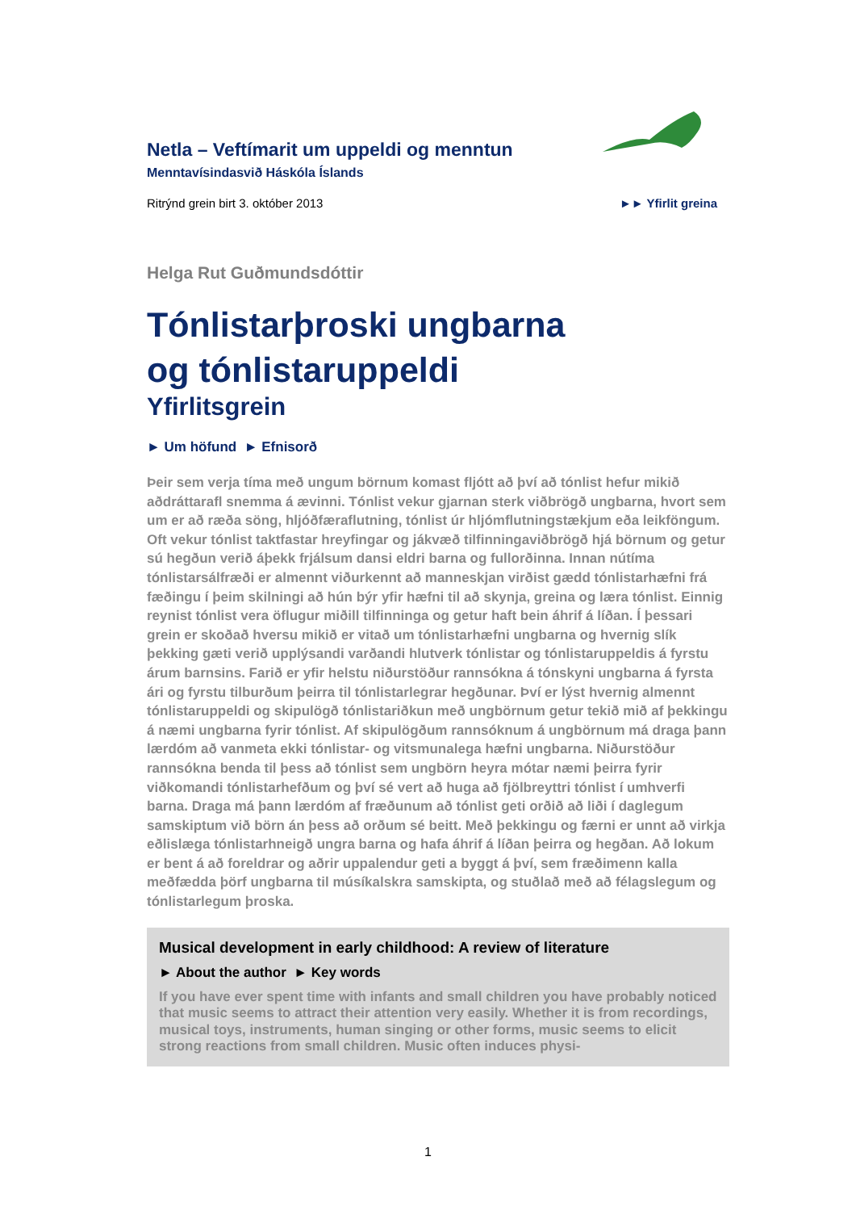Netla – Veftímarit um uppeldi og menntun
Menntavísindasvið Háskóla Íslands
Ritrýnd grein birt 3. október 2013 ►► Yfirlit greina
Helga Rut Guðmundsdóttir
Tónlistarþroski ungbarna
og tónlistaruppeldi
Yfirlitsgrein
► Um höfund ► Efnisorð
Þeir sem verja tíma með ungum börnum komast fljótt að því að tónlist hefur mikið aðdráttarafl snemma á ævinni. Tónlist vekur gjarnan sterk viðbrögð ungbarna, hvort sem um er að ræða söng, hljóðfæraflutning, tónlist úr hljómflutningstækjum eða leikföngum. Oft vekur tónlist taktfastar hreyfingar og jákvæð tilfinningaviðbrögð hjá börnum og getur sú hegðun verið áþekk frjálsum dansi eldri barna og fullorðinna. Innan nútíma tónlistarsálfræði er almennt viðurkennt að manneskjan virðist gædd tónlistarhæfni frá fæðingu í þeim skilningi að hún býr yfir hæfni til að skynja, greina og læra tónlist. Einnig reynist tónlist vera öflugur miðill tilfinninga og getur haft bein áhrif á líðan. Í þessari grein er skoðað hversu mikið er vitað um tónlistarhæfni ungbarna og hvernig slík þekking gæti verið upplýsandi varðandi hlutverk tónlistar og tónlistaruppeldis á fyrstu árum barnsins. Farið er yfir helstu niðurstöður rannsókna á tónskyni ungbarna á fyrsta ári og fyrstu tilburðum þeirra til tónlistarlegrar hegðunar. Því er lýst hvernig almennt tónlistaruppeldi og skipulögð tónlistariðkun með ungbörnum getur tekið mið af þekkingu á næmi ungbarna fyrir tónlist. Af skipulögðum rannsóknum á ungbörnum má draga þann lærdóm að vanmeta ekki tónlistar- og vitsmunalega hæfni ungbarna. Niðurstöður rannsókna benda til þess að tónlist sem ungbörn heyra mótar næmi þeirra fyrir viðkomandi tónlistarhefðum og því sé vert að huga að fjölbreyttri tónlist í umhverfi barna. Draga má þann lærdóm af fræðunum að tónlist geti orðið að liði í daglegum samskiptum við börn án þess að orðum sé beitt. Með þekkingu og færni er unnt að virkja eðlislæga tónlistarhneigð ungra barna og hafa áhrif á líðan þeirra og hegðan. Að lokum er bent á að foreldrar og aðrir uppalendur geti a byggt á því, sem fræðimenn kalla meðfædda þörf ungbarna til músíkalskra samskipta, og stuðlað með að félagslegum og tónlistarlegum þroska.
Musical development in early childhood: A review of literature
► About the author ► Key words
If you have ever spent time with infants and small children you have probably noticed that music seems to attract their attention very easily. Whether it is from recordings, musical toys, instruments, human singing or other forms, music seems to elicit strong reactions from small children. Music often induces physi-
1